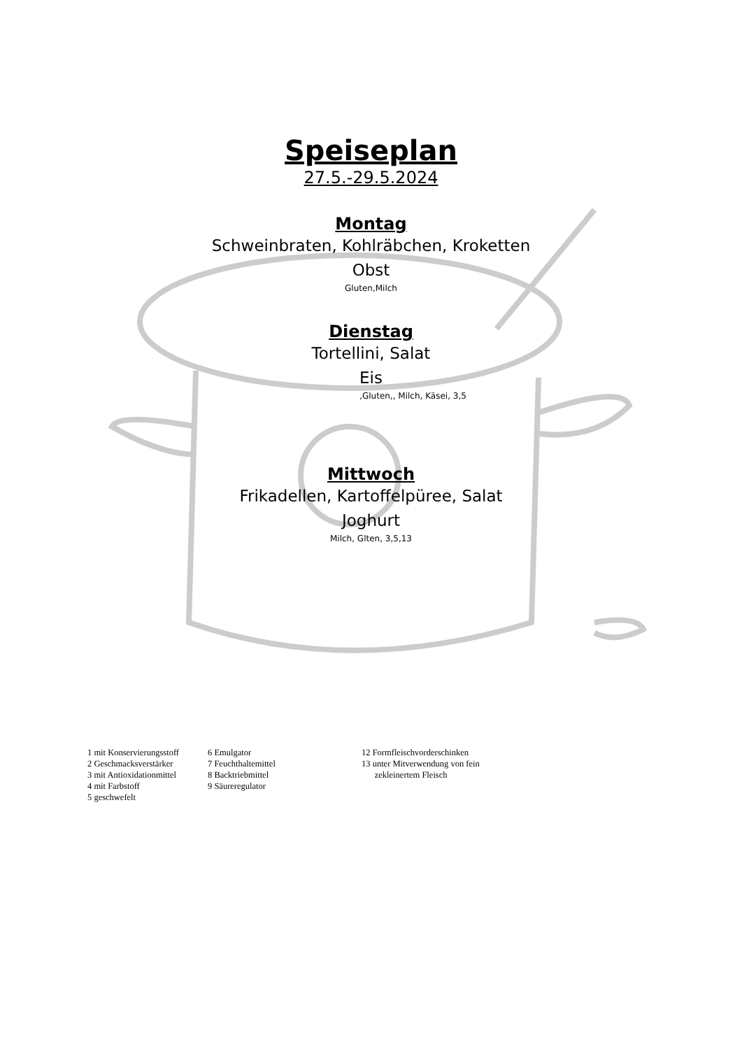Speiseplan
27.5.-29.5.2024
Montag
Schweinbraten, Kohlräbchen, Kroketten
Obst
Gluten,Milch
Dienstag
Tortellini, Salat
Eis
,Gluten,, Milch, Käsei, 3,5
Mittwoch
Frikadellen, Kartoffelpüree, Salat
Joghurt
Milch, Glten, 3,5,13
1 mit Konservierungsstoff 2 Geschmacksverstärker 3 mit Antioxidationmittel 4 mit Farbstoff 5 geschwefelt
6 Emulgator 7 Feuchthaltemittel 8 Backtriebmittel 9 Säureregulator
12 Formfleischvorderschinken 13 unter Mitverwendung von fein zekleinertem Fleisch